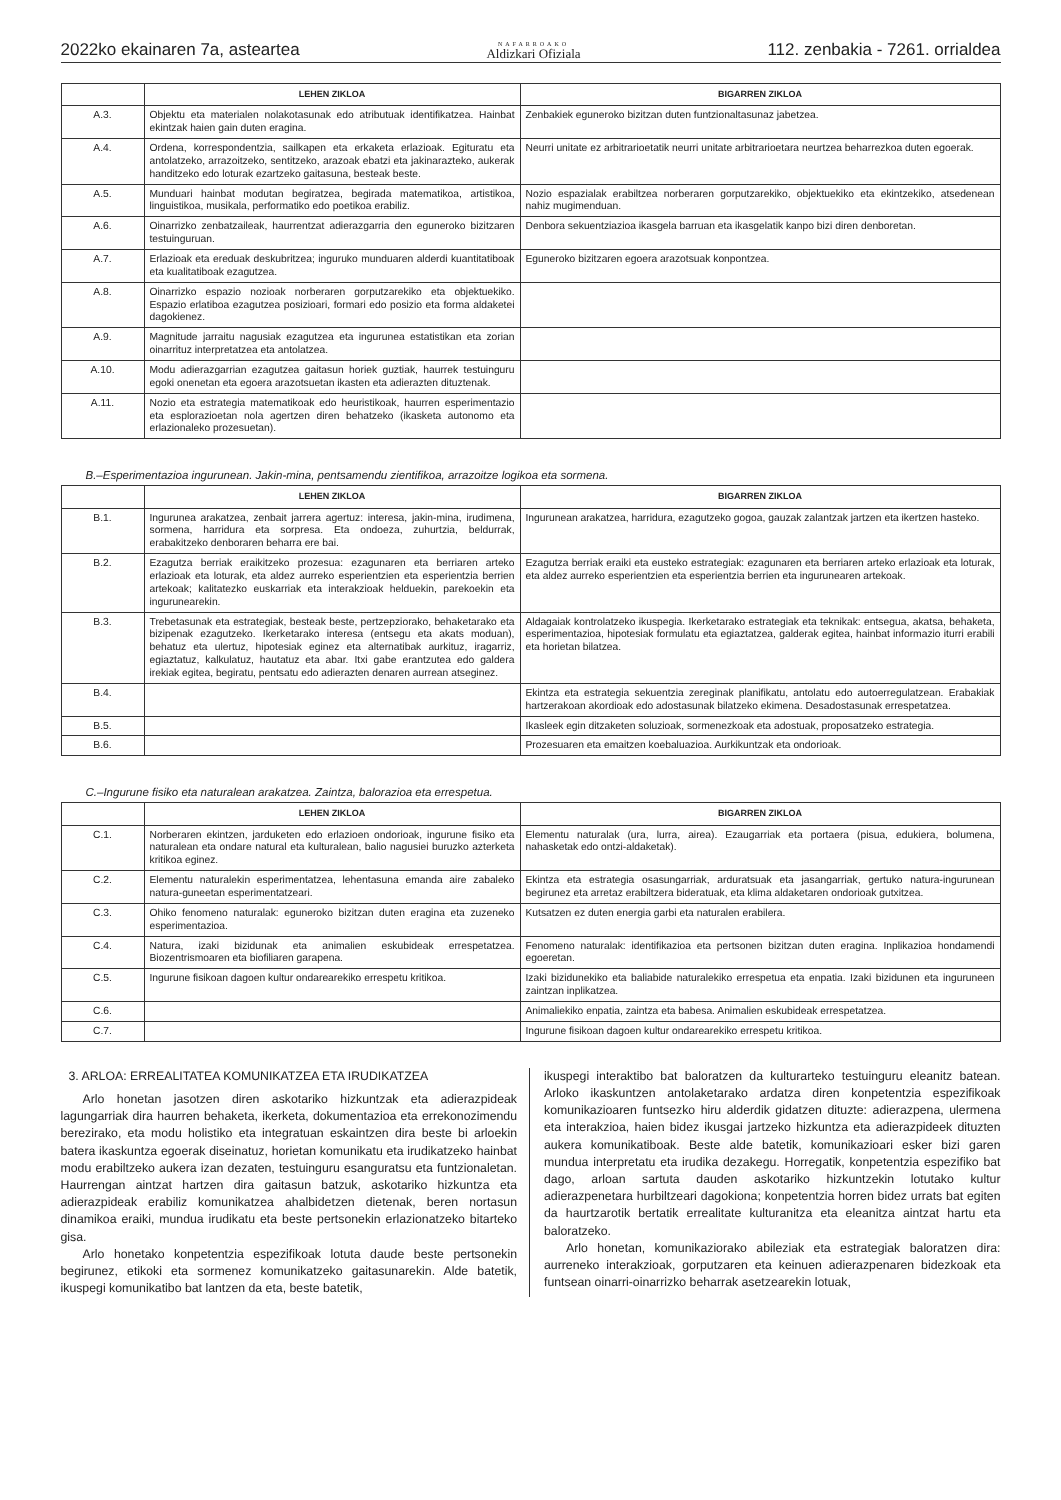2022ko ekainaren 7a, asteartea NAFARROAKO
Aldizkari Ofiziala 112. zenbakia - 7261. orrialdea
| | LEHEN ZIKLOA | BIGARREN ZIKLOA |
| --- | --- | --- |
| A.3. | Objektu eta materialen nolakotasunak edo atributuak identifikatzea. Hainbat ekintzak haien gain duten eragina. | Zenbakiek eguneroko bizitzan duten funtzionaltasunaz jabetzea. |
| A.4. | Ordena, korrespondentzia, sailkapen eta erkaketa erlazioak. Egituratu eta antolatzeko, arrazoitzeko, sentitzeko, arazoak ebatzi eta jakinarazteko, aukerak handitzeko edo loturak ezartzeko gaitasuna, besteak beste. | Neurri unitate ez arbitrarioetatik neurri unitate arbitrarioetara neurtzea beharrezkoa duten egoerak. |
| A.5. | Munduari hainbat modutan begiratzea, begirada matematikoa, artistikoa, linguistikoa, musikala, performatiko edo poetikoa erabiliz. | Nozio espazialak erabiltzea norberaren gorputzarekiko, objektuekiko eta ekintzekiko, atsedenean nahiz mugimenduan. |
| A.6. | Oinarrizko zenbatzaileak, haurrentzat adierazgarria den eguneroko bizitzaren testuinguruan. | Denbora sekuentziazioa ikasgela barruan eta ikasgelatik kanpo bizi diren denboretan. |
| A.7. | Erlazioak eta ereduak deskubritzea; inguruko munduaren alderdi kuantitatiboak eta kualitatiboak ezagutzea. | Eguneroko bizitzaren egoera arazotsuak konpontzea. |
| A.8. | Oinarrizko espazio nozioak norberaren gorputzarekiko eta objektuekiko. Espazio erlatiboa ezagutzea posizioari, formari edo posizio eta forma aldaketei dagokienez. | |
| A.9. | Magnitude jarraitu nagusiak ezagutzea eta ingurunea estatistikan eta zorian oinarrituz interpretatzea eta antolatzea. | |
| A.10. | Modu adierazgarrian ezagutzea gaitasun horiek guztiak, haurrek testuinguru egoki onenetan eta egoera arazotsuetan ikasten eta adierazten dituztenak. | |
| A.11. | Nozio eta estrategia matematikoak edo heuristikoak, haurren esperimentazio eta esplorazioetan nola agertzen diren behatzeko (ikasketa autonomo eta erlazionaleko prozesuetan). | |
B.–Esperimentazioa ingurunean. Jakin-mina, pentsamendu zientifikoa, arrazoitze logikoa eta sormena.
| | LEHEN ZIKLOA | BIGARREN ZIKLOA |
| --- | --- | --- |
| B.1. | Ingurunea arakatzea, zenbait jarrera agertuz: interesa, jakin-mina, irudimena, sormena, harridura eta sorpresa. Eta ondoeza, zuhurtzia, beldurrak, erabakitzeko denboraren beharra ere bai. | Ingurunean arakatzea, harridura, ezagutzeko gogoa, gauzak zalantzak jartzen eta ikertzen hasteko. |
| B.2. | Ezagutza berriak eraikitzeko prozesua: ezagunaren eta berriaren arteko erlazioak eta loturak, eta aldez aurreko esperientzien eta esperientzia berrien artekoak; kalitatezko euskarriak eta interakzioak helduekin, parekoekin eta ingurunearekin. | Ezagutza berriak eraiki eta eusteko estrategiak: ezagunaren eta berriaren arteko erlazioak eta loturak, eta aldez aurreko esperientzien eta esperientzia berrien eta ingurunearen artekoak. |
| B.3. | Trebetasunak eta estrategiak, besteak beste, pertzepziorako, behaketarako eta bizipenak ezagutzeko. Ikerketarako interesa (entsegu eta akats moduan), behatuz eta ulertuz, hipotesiak eginez eta alternatibak aurkituz, iragarriz, egiaztatuz, kalkulatuz, hautatuz eta abar. Itxi gabe erantzutea edo galdera irekiak egitea, begiratu, pentsatu edo adierazten denaren aurrean atseginez. | Aldagaiak kontrolatzeko ikuspegia. Ikerketarako estrategiak eta teknikak: entsegua, akatsa, behaketa, esperimentazioa, hipotesiak formulatu eta egiaztatzea, galderak egitea, hainbat informazio iturri erabili eta horietan bilatzea. |
| B.4. | | Ekintza eta estrategia sekuentzia zereginak planifikatu, antolatu edo autoerregulatzean. Erabakiak hartzerakoan akordioak edo adostasunak bilatzeko ekimena. Desadostasunak errespetatzea. |
| B.5. | | Ikasleek egin ditzaketen soluzioak, sormenezkoak eta adostuak, proposatzeko estrategia. |
| B.6. | | Prozesuaren eta emaitzen koebaluazioa. Aurkikuntzak eta ondorioak. |
C.–Ingurune fisiko eta naturalean arakatzea. Zaintza, balorazioa eta errespetua.
| | LEHEN ZIKLOA | BIGARREN ZIKLOA |
| --- | --- | --- |
| C.1. | Norberaren ekintzen, jarduketen edo erlazioen ondorioak, ingurune fisiko eta naturalean eta ondare natural eta kulturalean, balio nagusiei buruzko azterketa kritikoa eginez. | Elementu naturalak (ura, lurra, airea). Ezaugarriak eta portaera (pisua, edukiera, bolumena, nahasketak edo ontzi-aldaketak). |
| C.2. | Elementu naturalekin esperimentatzea, lehentasuna emanda aire zabaleko natura-guneetan esperimentatzeari. | Ekintza eta estrategia osasungarriak, arduratsuak eta jasangarriak, gertuko natura-ingurunean begirunez eta arretaz erabiltzera bideratuak, eta klima aldaketaren ondorioak gutxitzea. |
| C.3. | Ohiko fenomeno naturalak: eguneroko bizitzan duten eragina eta zuzeneko esperimentazioa. | Kutsatzen ez duten energia garbi eta naturalen erabilera. |
| C.4. | Natura, izaki bizidunak eta animalien eskubideak errespetatzea. Biozentrismoaren eta biofiliaren garapena. | Fenomeno naturalak: identifikazioa eta pertsonen bizitzan duten eragina. Inplikazioa hondamendi egoeretan. |
| C.5. | Ingurune fisikoan dagoen kultur ondarearekiko errespetu kritikoa. | Izaki bizidunekiko eta baliabide naturalekiko errespetua eta enpatia. Izaki bizidunen eta inguruneen zaintzan inplikatzea. |
| C.6. | | Animaliekiko enpatia, zaintza eta babesa. Animalien eskubideak errespetatzea. |
| C.7. | | Ingurune fisikoan dagoen kultur ondarearekiko errespetu kritikoa. |
3. ARLOA: ERREALITATEA KOMUNIKATZEA ETA IRUDIKATZEA
Arlo honetan jasotzen diren askotariko hizkuntzak eta adierazpideak lagungarriak dira haurren behaketa, ikerketa, dokumentazioa eta errekonozimendu berezirako, eta modu holistiko eta integratuan eskaintzen dira beste bi arloekin batera ikaskuntza egoerak diseinatuz, horietan komunikatu eta irudikatzeko hainbat modu erabiltzeko aukera izan dezaten, testuinguru esanguratsu eta funtzionaletan. Haurrengan aintzat hartzen dira gaitasun batzuk, askotariko hizkuntza eta adierazpideak erabiliz komunikatzea ahalbidetzen dietenak, beren nortasun dinamikoa eraiki, mundua irudikatu eta beste pertsonekin erlazionatzeko bitarteko gisa.
Arlo honetako konpetentzia espezifikoak lotuta daude beste pertsonekin begirunez, etikoki eta sormenez komunikatzeko gaitasunarekin. Alde batetik, ikuspegi komunikatibo bat lantzen da eta, beste batetik,
ikuspegi interaktibo bat baloratzen da kulturarteko testuinguru eleanitz batean. Arloko ikaskuntzen antolaketarako ardatza diren konpetentzia espezifikoak komunikazioaren funtsezko hiru alderdik gidatzen dituzte: adierazpena, ulermena eta interakzioa, haien bidez ikusgai jartzeko hizkuntza eta adierazpideek dituzten aukera komunikatiboak. Beste alde batetik, komunikazioari esker bizi garen mundua interpretatu eta irudika dezakegu. Horregatik, konpetentzia espezifiko bat dago, arloan sartuta dauden askotariko hizkuntzekin lotutako kultur adierazpenetara hurbiltzeari dagokiona; konpetentzia horren bidez urrats bat egiten da haurtzarotik bertatik errealitate kulturanitza eta eleanitza aintzat hartu eta baloratzeko.
Arlo honetan, komunikaziorako abileziak eta estrategiak baloratzen dira: aurreneko interakzioak, gorputzaren eta keinuen adierazpenaren bidezkoak eta funtsean oinarri-oinarrizko beharrak asetzearekin lotuak,